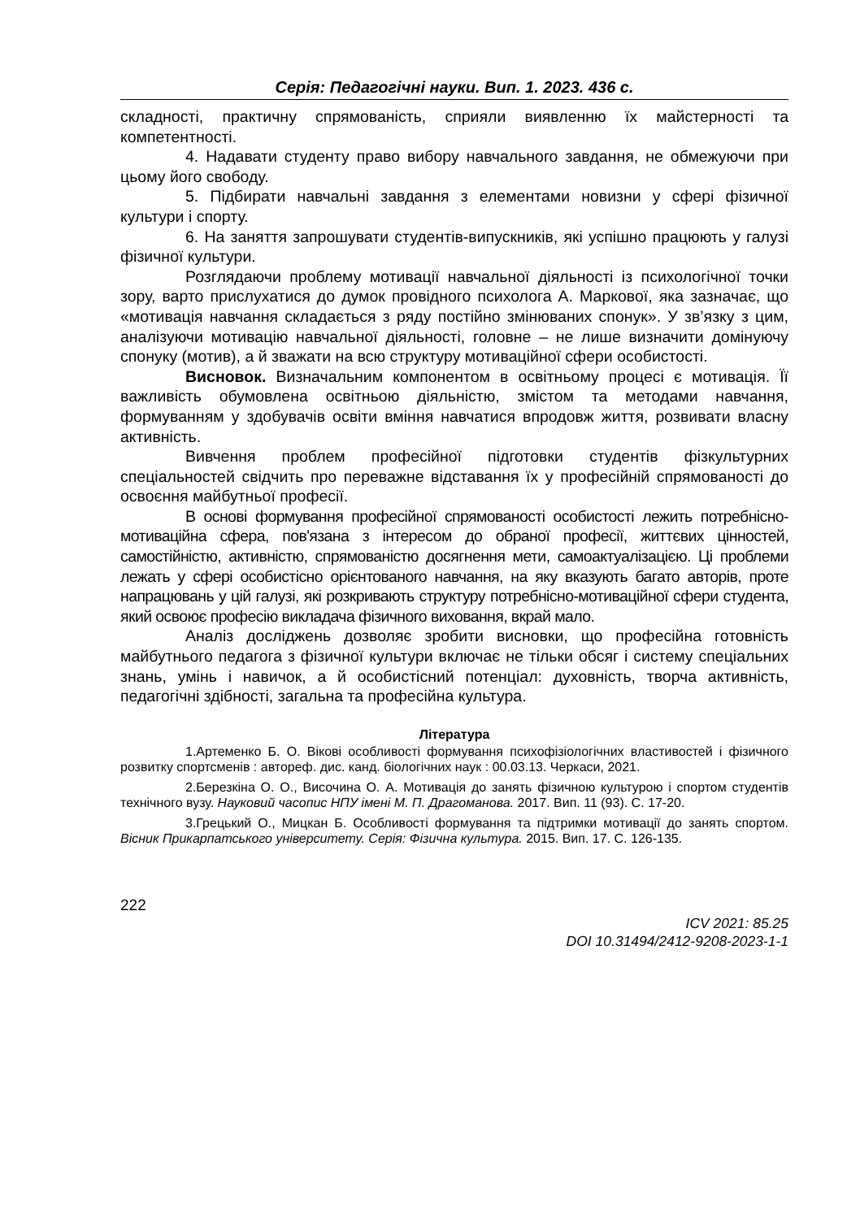Серія: Педагогічні науки. Вип. 1. 2023. 436 с.
складності, практичну спрямованість, сприяли виявленню їх майстерності та компетентності.
4. Надавати студенту право вибору навчального завдання, не обмежуючи при цьому його свободу.
5. Підбирати навчальні завдання з елементами новизни у сфері фізичної культури і спорту.
6. На заняття запрошувати студентів-випускників, які успішно працюють у галузі фізичної культури.
Розглядаючи проблему мотивації навчальної діяльності із психологічної точки зору, варто прислухатися до думок провідного психолога А. Маркової, яка зазначає, що «мотивація навчання складається з ряду постійно змінюваних спонук». У зв’язку з цим, аналізуючи мотивацію навчальної діяльності, головне – не лише визначити домінуючу спонуку (мотив), а й зважати на всю структуру мотиваційної сфери особистості.
Висновок. Визначальним компонентом в освітньому процесі є мотивація. Її важливість обумовлена освітньою діяльністю, змістом та методами навчання, формуванням у здобувачів освіти вміння навчатися впродовж життя, розвивати власну активність.
Вивчення проблем професійної підготовки студентів фізкультурних спеціальностей свідчить про переважне відставання їх у професійній спрямованості до освоєння майбутньої професії.
В основі формування професійної спрямованості особистості лежить потребнісно-мотиваційна сфера, пов'язана з інтересом до обраної професії, життєвих цінностей, самостійністю, активністю, спрямованістю досягнення мети, самоактуалізацією. Ці проблеми лежать у сфері особистісно орієнтованого навчання, на яку вказують багато авторів, проте напрацювань у цій галузі, які розкривають структуру потребнісно-мотиваційної сфери студента, який освоює професію викладача фізичного виховання, вкрай мало.
Аналіз досліджень дозволяє зробити висновки, що професійна готовність майбутнього педагога з фізичної культури включає не тільки обсяг і систему спеціальних знань, умінь і навичок, а й особистісний потенціал: духовність, творча активність, педагогічні здібності, загальна та професійна культура.
Література
1.Артеменко Б. О. Вікові особливості формування психофізіологічних властивостей і фізичного розвитку спортсменів : автореф. дис. канд. біологічних наук : 00.03.13. Черкаси, 2021.
2.Березкіна О. О., Височина О. А. Мотивація до занять фізичною культурою і спортом студентів технічного вузу. Науковий часопис НПУ імені М. П. Драгоманова. 2017. Вип. 11 (93). С. 17-20.
3.Грецький О., Мицкан Б. Особливості формування та підтримки мотивації до занять спортом. Вісник Прикарпатського університету. Серія: Фізична культура. 2015. Вип. 17. С. 126-135.
222
ICV 2021: 85.25
DOI 10.31494/2412-9208-2023-1-1